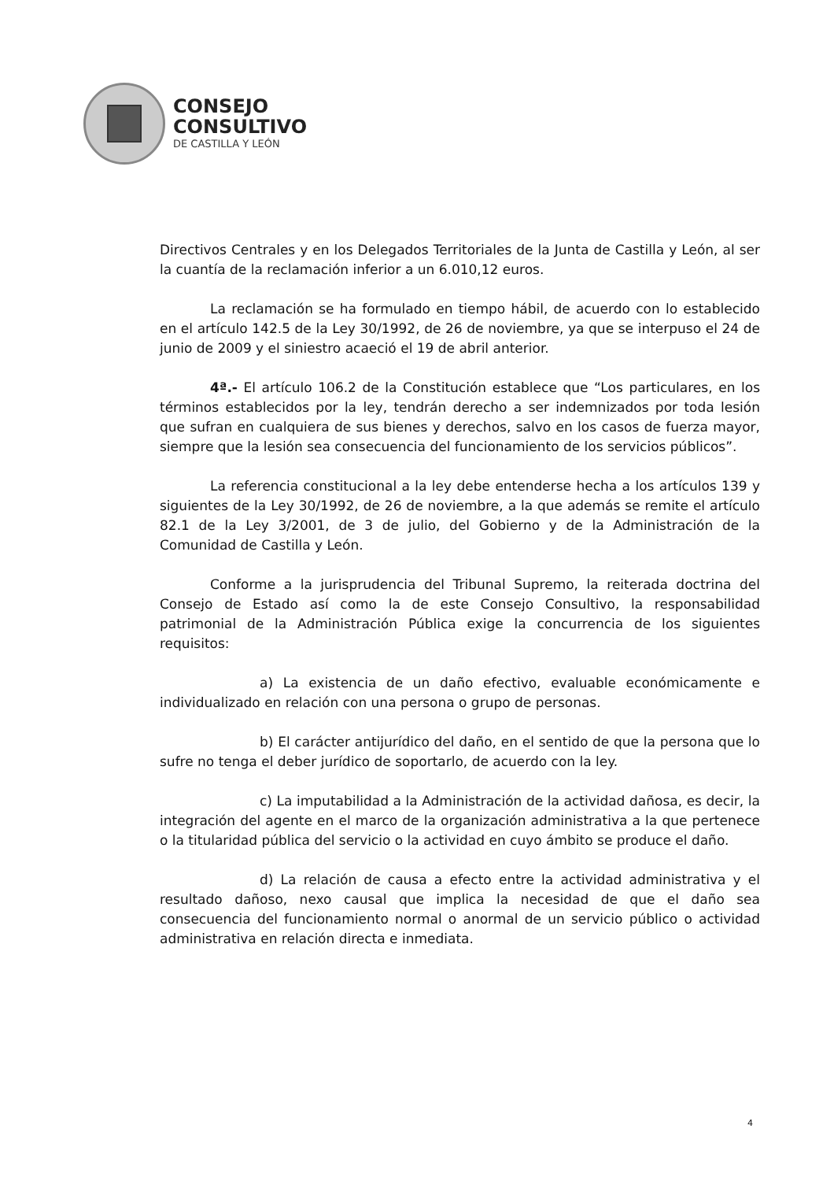CONSEJO
CONSULTIVO
DE CASTILLA Y LEÓN
Directivos Centrales y en los Delegados Territoriales de la Junta de Castilla y León, al ser la cuantía de la reclamación inferior a un 6.010,12 euros.
La reclamación se ha formulado en tiempo hábil, de acuerdo con lo establecido en el artículo 142.5 de la Ley 30/1992, de 26 de noviembre, ya que se interpuso el 24 de junio de 2009 y el siniestro acaeció el 19 de abril anterior.
4ª.- El artículo 106.2 de la Constitución establece que “Los particulares, en los términos establecidos por la ley, tendrán derecho a ser indemnizados por toda lesión que sufran en cualquiera de sus bienes y derechos, salvo en los casos de fuerza mayor, siempre que la lesión sea consecuencia del funcionamiento de los servicios públicos”.
La referencia constitucional a la ley debe entenderse hecha a los artículos 139 y siguientes de la Ley 30/1992, de 26 de noviembre, a la que además se remite el artículo 82.1 de la Ley 3/2001, de 3 de julio, del Gobierno y de la Administración de la Comunidad de Castilla y León.
Conforme a la jurisprudencia del Tribunal Supremo, la reiterada doctrina del Consejo de Estado así como la de este Consejo Consultivo, la responsabilidad patrimonial de la Administración Pública exige la concurrencia de los siguientes requisitos:
a) La existencia de un daño efectivo, evaluable económicamente e individualizado en relación con una persona o grupo de personas.
b) El carácter antijurídico del daño, en el sentido de que la persona que lo sufre no tenga el deber jurídico de soportarlo, de acuerdo con la ley.
c) La imputabilidad a la Administración de la actividad dañosa, es decir, la integración del agente en el marco de la organización administrativa a la que pertenece o la titularidad pública del servicio o la actividad en cuyo ámbito se produce el daño.
d) La relación de causa a efecto entre la actividad administrativa y el resultado dañoso, nexo causal que implica la necesidad de que el daño sea consecuencia del funcionamiento normal o anormal de un servicio público o actividad administrativa en relación directa e inmediata.
4